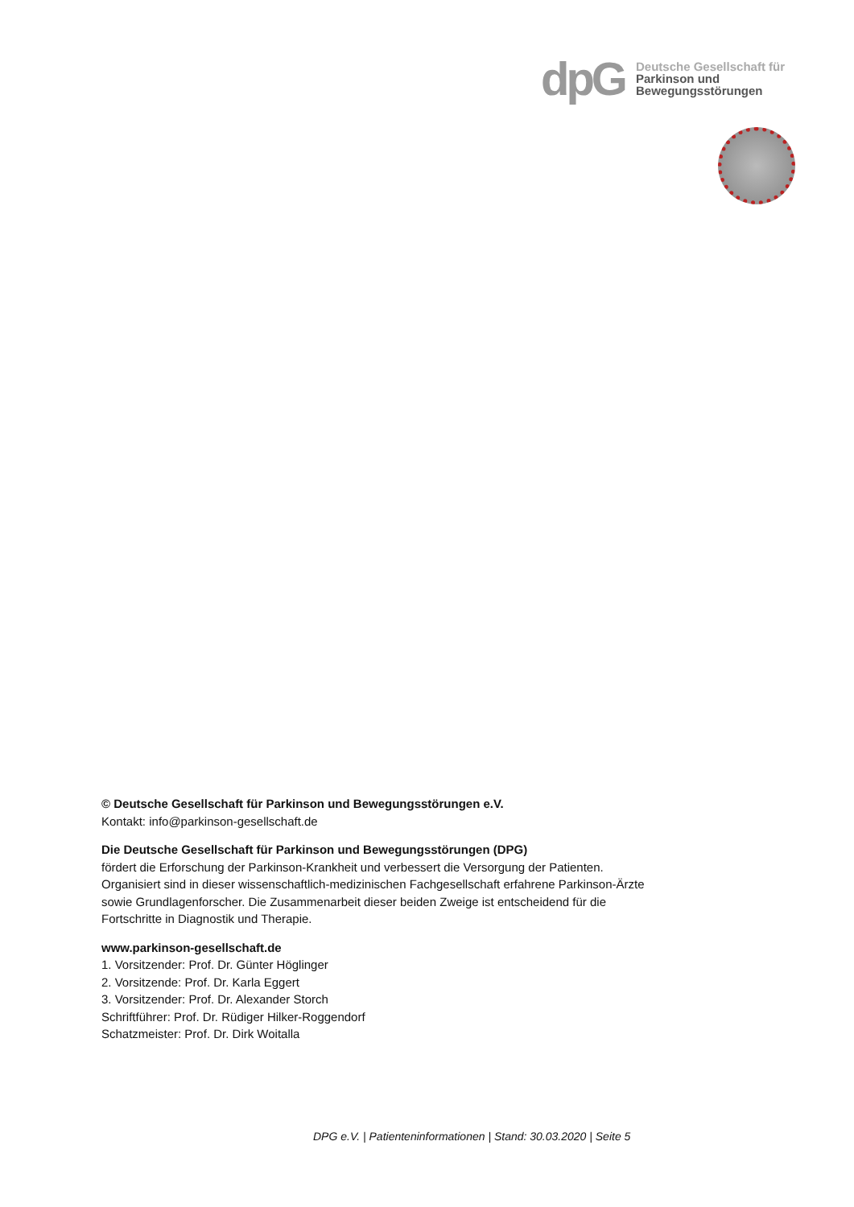dpG
Deutsche Gesellschaft für
Parkinson und
Bewegungsstörungen
© Deutsche Gesellschaft für Parkinson und Bewegungsstörungen e.V.
Kontakt: info@parkinson-gesellschaft.de
Die Deutsche Gesellschaft für Parkinson und Bewegungsstörungen (DPG)
fördert die Erforschung der Parkinson-Krankheit und verbessert die Versorgung der Patienten. Organisiert sind in dieser wissenschaftlich-medizinischen Fachgesellschaft erfahrene Parkinson-Ärzte sowie Grundlagenforscher. Die Zusammenarbeit dieser beiden Zweige ist entscheidend für die Fortschritte in Diagnostik und Therapie.
www.parkinson-gesellschaft.de
1. Vorsitzender: Prof. Dr. Günter Höglinger
2. Vorsitzende: Prof. Dr. Karla Eggert
3. Vorsitzender: Prof. Dr. Alexander Storch
Schriftführer: Prof. Dr. Rüdiger Hilker-Roggendorf
Schatzmeister: Prof. Dr. Dirk Woitalla
DPG e.V. | Patienteninformationen | Stand: 30.03.2020 | Seite 5